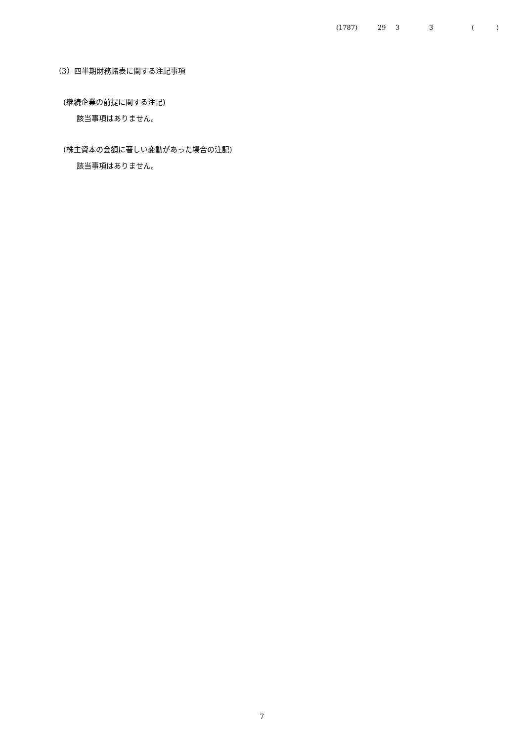(1787) 29 33 ()
（3）四半期財務諸表に関する注記事項
(継続企業の前提に関する注記)
該当事項はありません。
(株主資本の金額に著しい変動があった場合の注記)
該当事項はありません。
7